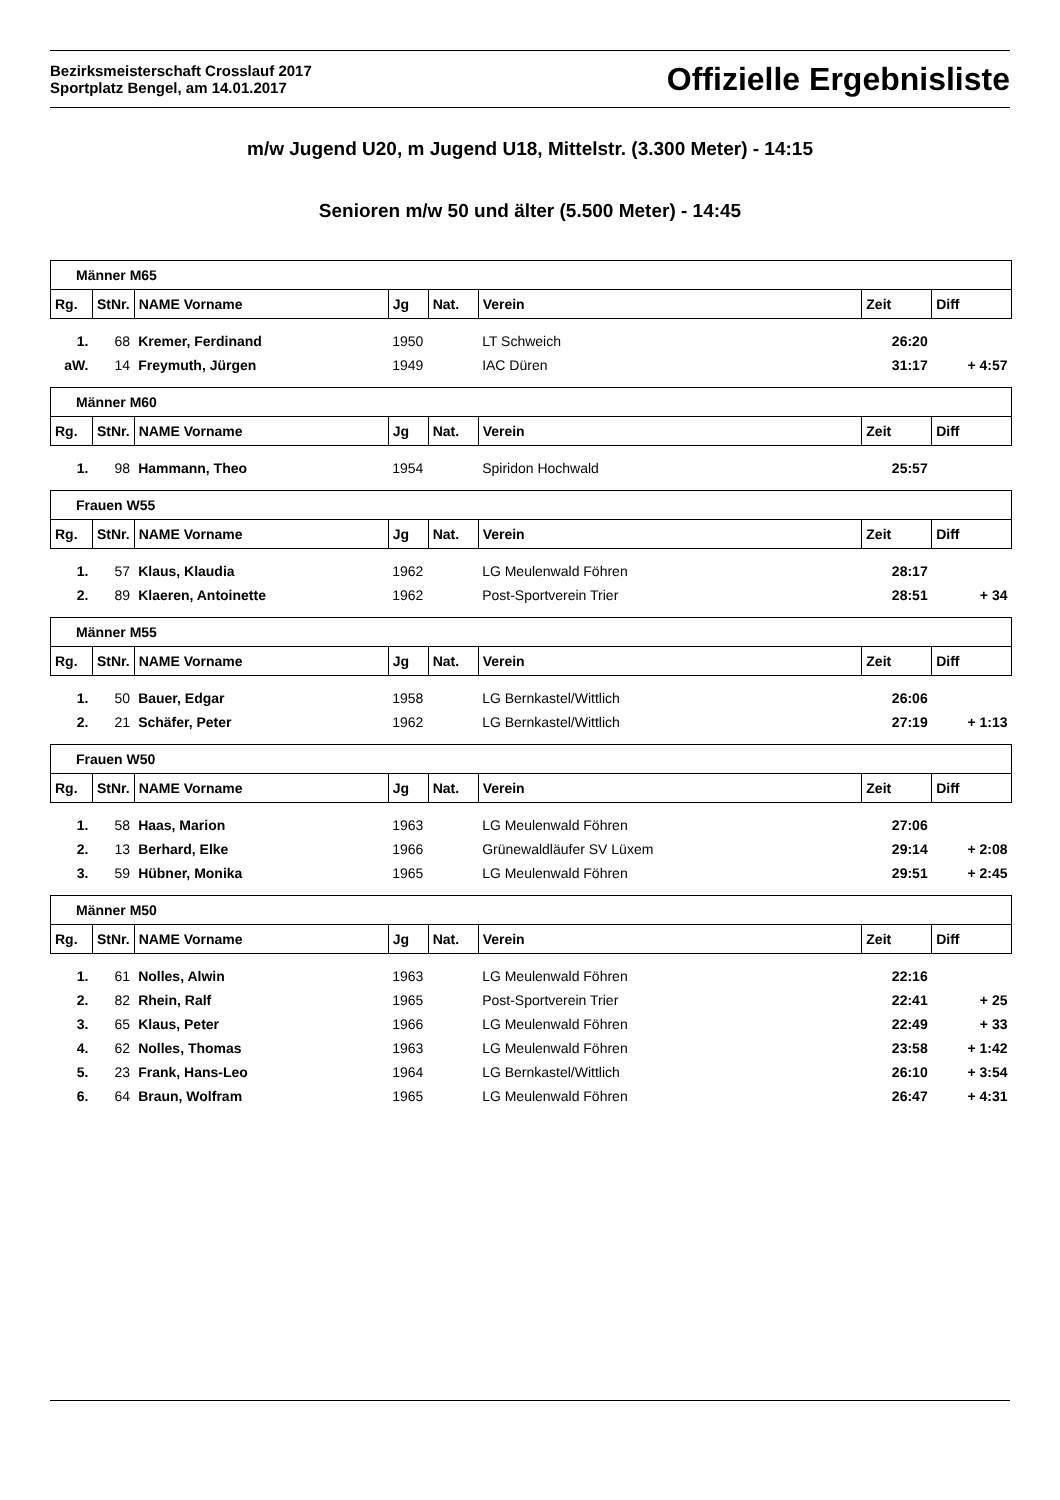Bezirksmeisterschaft Crosslauf 2017
Sportplatz Bengel, am 14.01.2017
Offizielle Ergebnisliste
m/w Jugend U20, m Jugend U18, Mittelstr. (3.300 Meter) - 14:15
Senioren m/w 50 und älter (5.500 Meter) - 14:45
| Männer M65 | | | | | | | |
| Rg. | StNr. | NAME Vorname | Jg | Nat. | Verein | Zeit | Diff |
| 1. | 68 | Kremer, Ferdinand | 1950 | | LT Schweich | 26:20 | |
| aW. | 14 | Freymuth, Jürgen | 1949 | | IAC Düren | 31:17 | + 4:57 |
| Männer M60 | | | | | | | |
| Rg. | StNr. | NAME Vorname | Jg | Nat. | Verein | Zeit | Diff |
| 1. | 98 | Hammann, Theo | 1954 | | Spiridon Hochwald | 25:57 | |
| Frauen W55 | | | | | | | |
| Rg. | StNr. | NAME Vorname | Jg | Nat. | Verein | Zeit | Diff |
| 1. | 57 | Klaus, Klaudia | 1962 | | LG Meulenwald Föhren | 28:17 | |
| 2. | 89 | Klaeren, Antoinette | 1962 | | Post-Sportverein Trier | 28:51 | + 34 |
| Männer M55 | | | | | | | |
| Rg. | StNr. | NAME Vorname | Jg | Nat. | Verein | Zeit | Diff |
| 1. | 50 | Bauer, Edgar | 1958 | | LG Bernkastel/Wittlich | 26:06 | |
| 2. | 21 | Schäfer, Peter | 1962 | | LG Bernkastel/Wittlich | 27:19 | + 1:13 |
| Frauen W50 | | | | | | | |
| Rg. | StNr. | NAME Vorname | Jg | Nat. | Verein | Zeit | Diff |
| 1. | 58 | Haas, Marion | 1963 | | LG Meulenwald Föhren | 27:06 | |
| 2. | 13 | Berhard, Elke | 1966 | | Grünewaldläufer SV Lüxem | 29:14 | + 2:08 |
| 3. | 59 | Hübner, Monika | 1965 | | LG Meulenwald Föhren | 29:51 | + 2:45 |
| Männer M50 | | | | | | | |
| Rg. | StNr. | NAME Vorname | Jg | Nat. | Verein | Zeit | Diff |
| 1. | 61 | Nolles, Alwin | 1963 | | LG Meulenwald Föhren | 22:16 | |
| 2. | 82 | Rhein, Ralf | 1965 | | Post-Sportverein Trier | 22:41 | + 25 |
| 3. | 65 | Klaus, Peter | 1966 | | LG Meulenwald Föhren | 22:49 | + 33 |
| 4. | 62 | Nolles, Thomas | 1963 | | LG Meulenwald Föhren | 23:58 | + 1:42 |
| 5. | 23 | Frank, Hans-Leo | 1964 | | LG Bernkastel/Wittlich | 26:10 | + 3:54 |
| 6. | 64 | Braun, Wolfram | 1965 | | LG Meulenwald Föhren | 26:47 | + 4:31 |